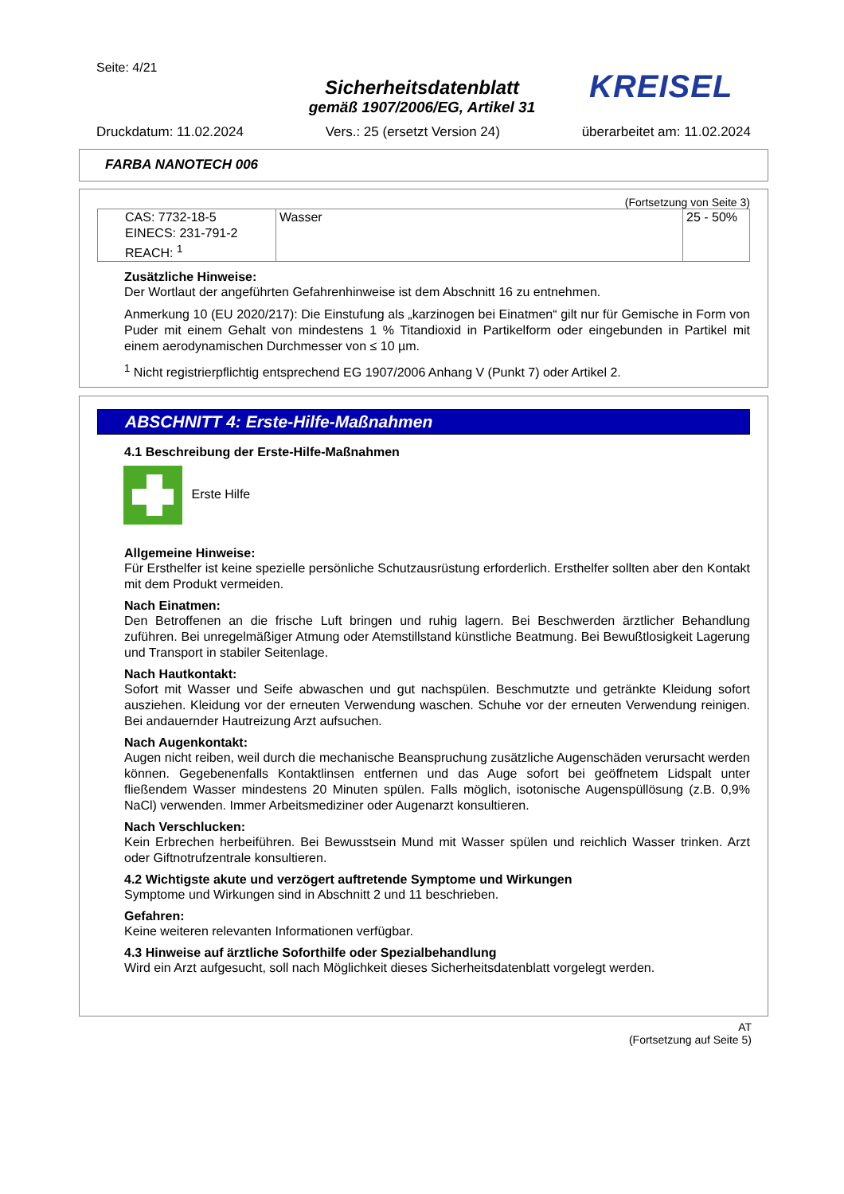Seite: 4/21
Sicherheitsdatenblatt
gemäß 1907/2006/EG, Artikel 31
KREISEL
Druckdatum: 11.02.2024 Vers.: 25 (ersetzt Version 24) überarbeitet am: 11.02.2024
FARBA NANOTECH 006
(Fortsetzung von Seite 3)
| CAS: 7732-18-5 EINECS: 231-791-2 REACH: <sup>1</sup> | Wasser | 25 - 50% |
Zusätzliche Hinweise:
Der Wortlaut der angeführten Gefahrenhinweise ist dem Abschnitt 16 zu entnehmen.
Anmerkung 10 (EU 2020/217): Die Einstufung als „karzinogen bei Einatmen“ gilt nur für Gemische in Form von Puder mit einem Gehalt von mindestens 1 % Titandioxid in Partikelform oder eingebunden in Partikel mit einem aerodynamischen Durchmesser von ≤ 10 µm.
<sup>1</sup> Nicht registrierpflichtig entsprechend EG 1907/2006 Anhang V (Punkt 7) oder Artikel 2.
ABSCHNITT 4: Erste-Hilfe-Maßnahmen
4.1 Beschreibung der Erste-Hilfe-Maßnahmen
Erste Hilfe
Allgemeine Hinweise:
Für Ersthelfer ist keine spezielle persönliche Schutzausrüstung erforderlich. Ersthelfer sollten aber den Kontakt mit dem Produkt vermeiden.
Nach Einatmen:
Den Betroffenen an die frische Luft bringen und ruhig lagern. Bei Beschwerden ärztlicher Behandlung zuführen. Bei unregelmäßiger Atmung oder Atemstillstand künstliche Beatmung. Bei Bewußtlosigkeit Lagerung und Transport in stabiler Seitenlage.
Nach Hautkontakt:
Sofort mit Wasser und Seife abwaschen und gut nachspülen. Beschmutzte und getränkte Kleidung sofort ausziehen. Kleidung vor der erneuten Verwendung waschen. Schuhe vor der erneuten Verwendung reinigen. Bei andauernder Hautreizung Arzt aufsuchen.
Nach Augenkontakt:
Augen nicht reiben, weil durch die mechanische Beanspruchung zusätzliche Augenschäden verursacht werden können. Gegebenenfalls Kontaktlinsen entfernen und das Auge sofort bei geöffnetem Lidspalt unter fließendem Wasser mindestens 20 Minuten spülen. Falls möglich, isotonische Augenspüllösung (z.B. 0,9% NaCl) verwenden. Immer Arbeitsmediziner oder Augenarzt konsultieren.
Nach Verschlucken:
Kein Erbrechen herbeiführen. Bei Bewusstsein Mund mit Wasser spülen und reichlich Wasser trinken. Arzt oder Giftnotrufzentrale konsultieren.
4.2 Wichtigste akute und verzögert auftretende Symptome und Wirkungen
Symptome und Wirkungen sind in Abschnitt 2 und 11 beschrieben.
Gefahren:
Keine weiteren relevanten Informationen verfügbar.
4.3 Hinweise auf ärztliche Soforthilfe oder Spezialbehandlung
Wird ein Arzt aufgesucht, soll nach Möglichkeit dieses Sicherheitsdatenblatt vorgelegt werden.
AT
(Fortsetzung auf Seite 5)